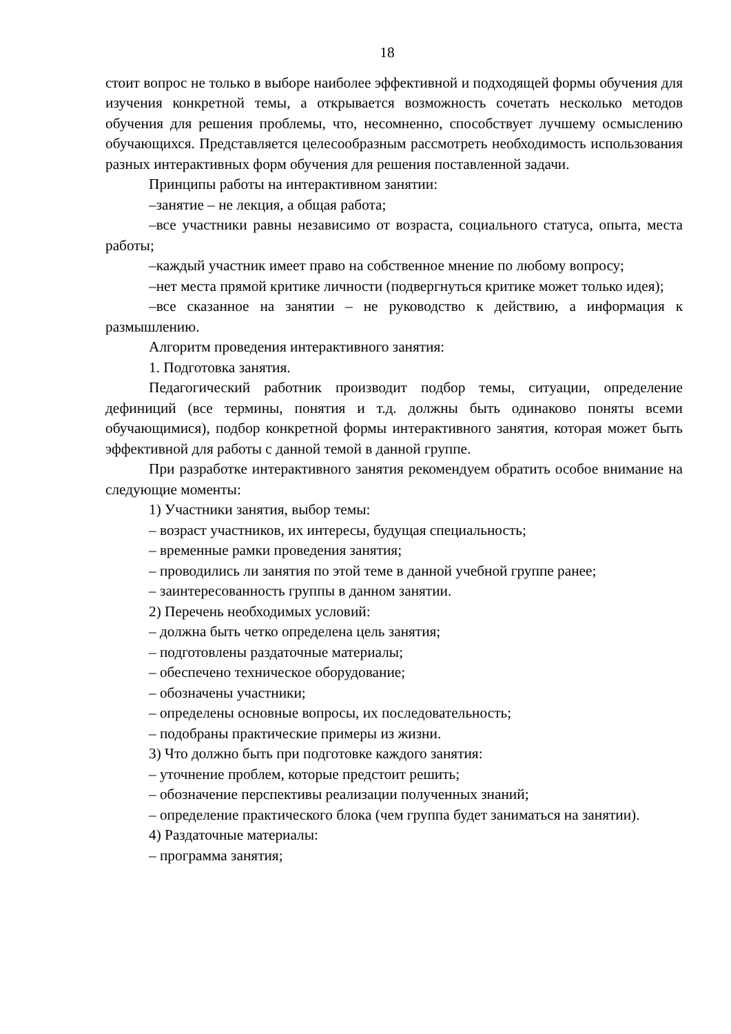18
стоит вопрос не только в выборе наиболее эффективной и подходящей формы обучения для изучения конкретной темы, а открывается возможность сочетать несколько методов обучения для решения проблемы, что, несомненно, способствует лучшему осмыслению обучающихся. Представляется целесообразным рассмотреть необходимость использования разных интерактивных форм обучения для решения поставленной задачи.
Принципы работы на интерактивном занятии:
–занятие – не лекция, а общая работа;
–все участники равны независимо от возраста, социального статуса, опыта, места работы;
–каждый участник имеет право на собственное мнение по любому вопросу;
–нет места прямой критике личности (подвергнуться критике может только идея);
–все сказанное на занятии – не руководство к действию, а информация к размышлению.
Алгоритм проведения интерактивного занятия:
1. Подготовка занятия.
Педагогический работник производит подбор темы, ситуации, определение дефиниций (все термины, понятия и т.д. должны быть одинаково поняты всеми обучающимися), подбор конкретной формы интерактивного занятия, которая может быть эффективной для работы с данной темой в данной группе.
При разработке интерактивного занятия рекомендуем обратить особое внимание на следующие моменты:
1) Участники занятия, выбор темы:
– возраст участников, их интересы, будущая специальность;
– временные рамки проведения занятия;
– проводились ли занятия по этой теме в данной учебной группе ранее;
– заинтересованность группы в данном занятии.
2) Перечень необходимых условий:
– должна быть четко определена цель занятия;
– подготовлены раздаточные материалы;
– обеспечено техническое оборудование;
– обозначены участники;
– определены основные вопросы, их последовательность;
– подобраны практические примеры из жизни.
3) Что должно быть при подготовке каждого занятия:
– уточнение проблем, которые предстоит решить;
– обозначение перспективы реализации полученных знаний;
– определение практического блока (чем группа будет заниматься на занятии).
4) Раздаточные материалы:
– программа занятия;